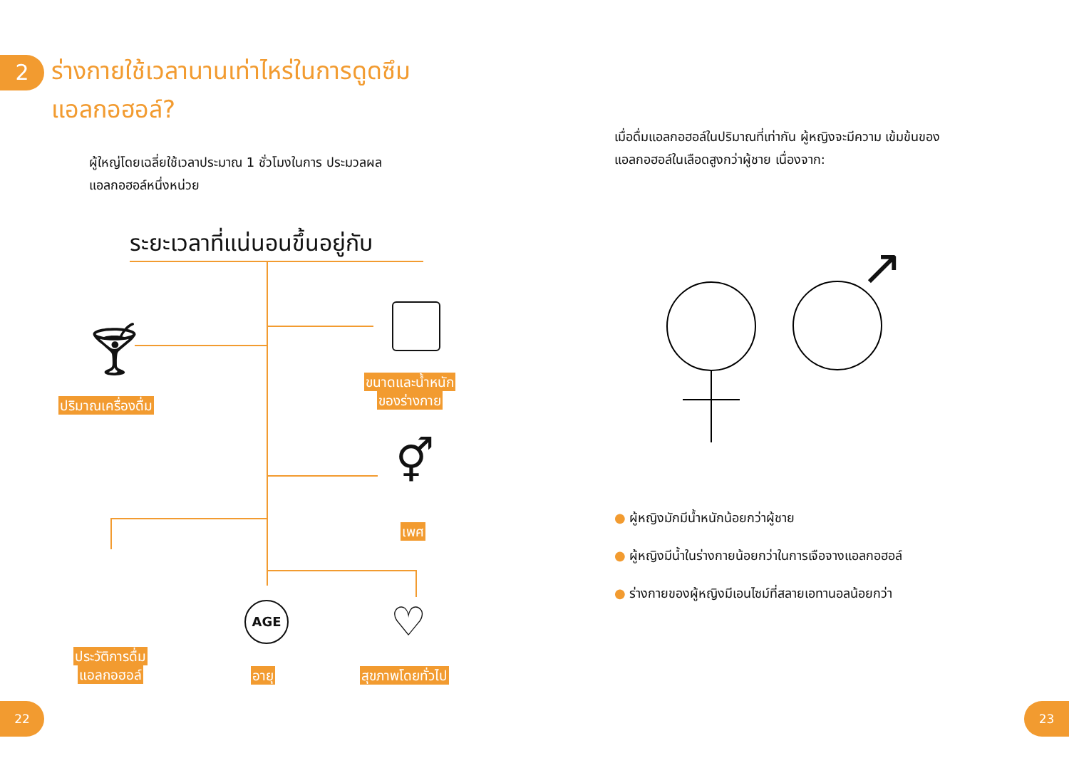2
ร่างกายใช้เวลานานเท่าไหร่ในการดูดซึม แอลกอฮอล์?
ผู้ใหญ่โดยเฉลี่ยใช้เวลาประมาณ 1 ชั่วโมงในการ ประมวลผลแอลกอฮอล์หนึ่งหน่วย
ระยะเวลาที่แน่นอนขึ้นอยู่กับ
🍸︎
⚥
AGE ♡
ปริมาณเครื่องดื่ม
ขนาดและน้ำหนัก
ของร่างกาย
เพศ
ประวัติการดื่ม
แอลกอฮอล์
อายุ สุขภาพโดยทั่วไป
22
เมื่อดื่มแอลกอฮอล์ในปริมาณที่เท่ากัน ผู้หญิงจะมีความ เข้มข้นของแอลกอฮอล์ในเลือดสูงกว่าผู้ชาย เนื่องจาก:
↗
● ผู้หญิงมักมีน้ำหนักน้อยกว่าผู้ชาย
● ผู้หญิงมีน้ำในร่างกายน้อยกว่าในการเจือจางแอลกอฮอล์
● ร่างกายของผู้หญิงมีเอนไซม์ที่สลายเอทานอลน้อยกว่า
23